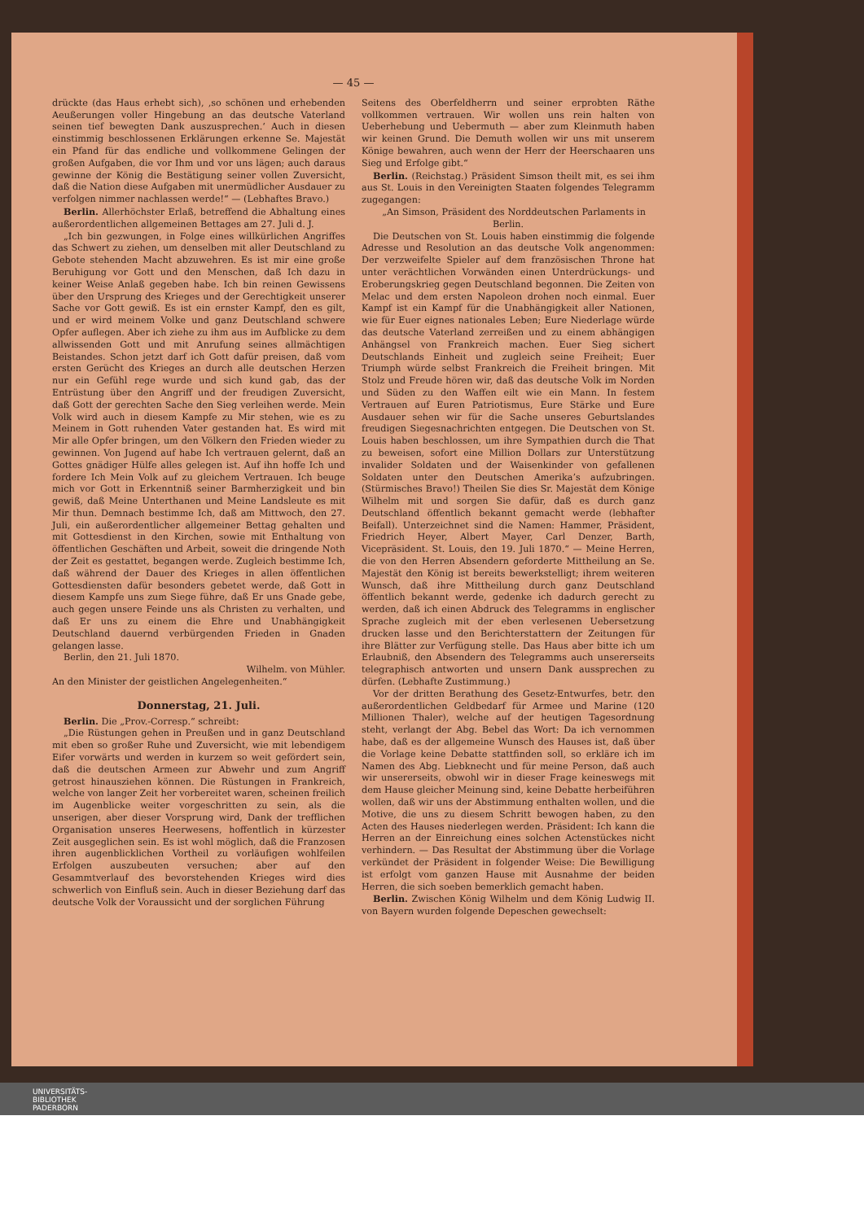— 45 —
drückte (das Haus erhebt sich), ‚so schönen und erhebenden Aeußerungen voller Hingebung an das deutsche Vaterland seinen tief bewegten Dank auszusprechen.‘ Auch in diesen einstimmig beschlossenen Erklärungen erkenne Se. Majestät ein Pfand für das endliche und vollkommene Gelingen der großen Aufgaben, die vor Ihm und vor uns lägen; auch daraus gewinne der König die Bestätigung seiner vollen Zuversicht, daß die Nation diese Aufgaben mit unermüdlicher Ausdauer zu verfolgen nimmer nachlassen werde!“ — (Lebhaftes Bravo.)
Berlin. Allerhöchster Erlaß, betreffend die Abhaltung eines außerordentlichen allgemeinen Bettages am 27. Juli d. J.
„Ich bin gezwungen, in Folge eines willkürlichen Angriffes das Schwert zu ziehen, um denselben mit aller Deutschland zu Gebote stehenden Macht abzuwehren. Es ist mir eine große Beruhigung vor Gott und den Menschen, daß Ich dazu in keiner Weise Anlaß gegeben habe. Ich bin reinen Gewissens über den Ursprung des Krieges und der Gerechtigkeit unserer Sache vor Gott gewiß. Es ist ein ernster Kampf, den es gilt, und er wird meinem Volke und ganz Deutschland schwere Opfer auflegen. Aber ich ziehe zu ihm aus im Aufblicke zu dem allwissenden Gott und mit Anrufung seines allmächtigen Beistandes. Schon jetzt darf ich Gott dafür preisen, daß vom ersten Gerücht des Krieges an durch alle deutschen Herzen nur ein Gefühl rege wurde und sich kund gab, das der Entrüstung über den Angriff und der freudigen Zuversicht, daß Gott der gerechten Sache den Sieg verleihen werde. Mein Volk wird auch in diesem Kampfe zu Mir stehen, wie es zu Meinem in Gott ruhenden Vater gestanden hat. Es wird mit Mir alle Opfer bringen, um den Völkern den Frieden wieder zu gewinnen. Von Jugend auf habe Ich vertrauen gelernt, daß an Gottes gnädiger Hülfe alles gelegen ist. Auf ihn hoffe Ich und fordere Ich Mein Volk auf zu gleichem Vertrauen. Ich beuge mich vor Gott in Erkenntniß seiner Barmherzigkeit und bin gewiß, daß Meine Unterthanen und Meine Landsleute es mit Mir thun. Demnach bestimme Ich, daß am Mittwoch, den 27. Juli, ein außerordentlicher allgemeiner Bettag gehalten und mit Gottesdienst in den Kirchen, sowie mit Enthaltung von öffentlichen Geschäften und Arbeit, soweit die dringende Noth der Zeit es gestattet, begangen werde. Zugleich bestimme Ich, daß während der Dauer des Krieges in allen öffentlichen Gottesdiensten dafür besonders gebetet werde, daß Gott in diesem Kampfe uns zum Siege führe, daß Er uns Gnade gebe, auch gegen unsere Feinde uns als Christen zu verhalten, und daß Er uns zu einem die Ehre und Unabhängigkeit Deutschland dauernd verbürgenden Frieden in Gnaden gelangen lasse.
Berlin, den 21. Juli 1870.
Wilhelm. von Mühler.
An den Minister der geistlichen Angelegenheiten.“
Donnerstag, 21. Juli.
Berlin. Die „Prov.-Corresp.“ schreibt:
„Die Rüstungen gehen in Preußen und in ganz Deutschland mit eben so großer Ruhe und Zuversicht, wie mit lebendigem Eifer vorwärts und werden in kurzem so weit gefördert sein, daß die deutschen Armeen zur Abwehr und zum Angriff getrost hinausziehen können. Die Rüstungen in Frankreich, welche von langer Zeit her vorbereitet waren, scheinen freilich im Augenblicke weiter vorgeschritten zu sein, als die unserigen, aber dieser Vorsprung wird, Dank der trefflichen Organisation unseres Heerwesens, hoffentlich in kürzester Zeit ausgeglichen sein. Es ist wohl möglich, daß die Franzosen ihren augenblicklichen Vortheil zu vorläufigen wohlfeilen Erfolgen auszubeuten versuchen; aber auf den Gesammtverlauf des bevorstehenden Krieges wird dies schwerlich von Einfluß sein. Auch in dieser Beziehung darf das deutsche Volk der Voraussicht und der sorglichen Führung
Seitens des Oberfeldherrn und seiner erprobten Räthe vollkommen vertrauen. Wir wollen uns rein halten von Ueberhebung und Uebermuth — aber zum Kleinmuth haben wir keinen Grund. Die Demuth wollen wir uns mit unserem Könige bewahren, auch wenn der Herr der Heerschaaren uns Sieg und Erfolge gibt.“
Berlin. (Reichstag.) Präsident Simson theilt mit, es sei ihm aus St. Louis in den Vereinigten Staaten folgendes Telegramm zugegangen:
„An Simson, Präsident des Norddeutschen Parlaments in Berlin.
Die Deutschen von St. Louis haben einstimmig die folgende Adresse und Resolution an das deutsche Volk angenommen: Der verzweifelte Spieler auf dem französischen Throne hat unter verächtlichen Vorwänden einen Unterdrückungs- und Eroberungskrieg gegen Deutschland begonnen. Die Zeiten von Melac und dem ersten Napoleon drohen noch einmal. Euer Kampf ist ein Kampf für die Unabhängigkeit aller Nationen, wie für Euer eignes nationales Leben; Eure Niederlage würde das deutsche Vaterland zerreißen und zu einem abhängigen Anhängsel von Frankreich machen. Euer Sieg sichert Deutschlands Einheit und zugleich seine Freiheit; Euer Triumph würde selbst Frankreich die Freiheit bringen. Mit Stolz und Freude hören wir, daß das deutsche Volk im Norden und Süden zu den Waffen eilt wie ein Mann. In festem Vertrauen auf Euren Patriotismus, Eure Stärke und Eure Ausdauer sehen wir für die Sache unseres Geburtslandes freudigen Siegesnachrichten entgegen. Die Deutschen von St. Louis haben beschlossen, um ihre Sympathien durch die That zu beweisen, sofort eine Million Dollars zur Unterstützung invalider Soldaten und der Waisenkinder von gefallenen Soldaten unter den Deutschen Amerika’s aufzubringen. (Stürmisches Bravo!) Theilen Sie dies Sr. Majestät dem Könige Wilhelm mit und sorgen Sie dafür, daß es durch ganz Deutschland öffentlich bekannt gemacht werde (lebhafter Beifall). Unterzeichnet sind die Namen: Hammer, Präsident, Friedrich Heyer, Albert Mayer, Carl Denzer, Barth, Vicepräsident. St. Louis, den 19. Juli 1870.“ — Meine Herren, die von den Herren Absendern geforderte Mittheilung an Se. Majestät den König ist bereits bewerkstelligt; ihrem weiteren Wunsch, daß ihre Mittheilung durch ganz Deutschland öffentlich bekannt werde, gedenke ich dadurch gerecht zu werden, daß ich einen Abdruck des Telegramms in englischer Sprache zugleich mit der eben verlesenen Uebersetzung drucken lasse und den Berichterstattern der Zeitungen für ihre Blätter zur Verfügung stelle. Das Haus aber bitte ich um Erlaubniß, den Absendern des Telegramms auch unsererseits telegraphisch antworten und unsern Dank aussprechen zu dürfen. (Lebhafte Zustimmung.)
Vor der dritten Berathung des Gesetz-Entwurfes, betr. den außerordentlichen Geldbedarf für Armee und Marine (120 Millionen Thaler), welche auf der heutigen Tagesordnung steht, verlangt der Abg. Bebel das Wort: Da ich vernommen habe, daß es der allgemeine Wunsch des Hauses ist, daß über die Vorlage keine Debatte stattfinden soll, so erkläre ich im Namen des Abg. Liebknecht und für meine Person, daß auch wir unsererseits, obwohl wir in dieser Frage keineswegs mit dem Hause gleicher Meinung sind, keine Debatte herbeiführen wollen, daß wir uns der Abstimmung enthalten wollen, und die Motive, die uns zu diesem Schritt bewogen haben, zu den Acten des Hauses niederlegen werden. Präsident: Ich kann die Herren an der Einreichung eines solchen Actenstückes nicht verhindern. — Das Resultat der Abstimmung über die Vorlage verkündet der Präsident in folgender Weise: Die Bewilligung ist erfolgt vom ganzen Hause mit Ausnahme der beiden Herren, die sich soeben bemerklich gemacht haben.
Berlin. Zwischen König Wilhelm und dem König Ludwig II. von Bayern wurden folgende Depeschen gewechselt:
UNIVERSITÄTS-
BIBLIOTHEK
PADERBORN